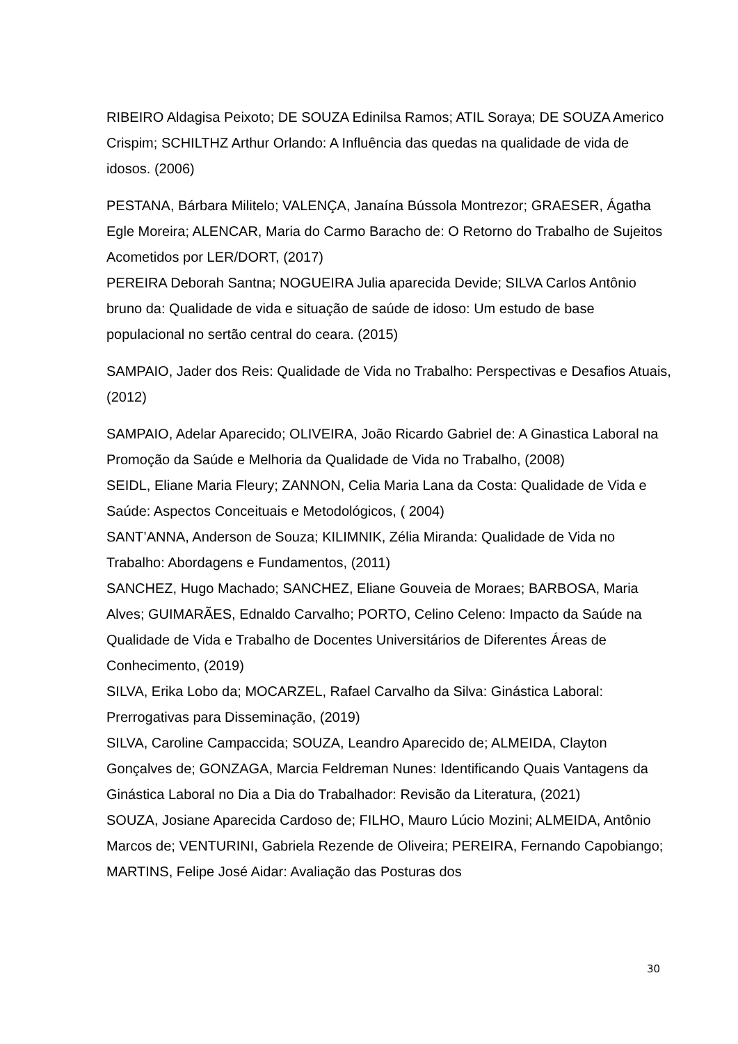RIBEIRO Aldagisa Peixoto; DE SOUZA Edinilsa Ramos; ATIL Soraya; DE SOUZA Americo Crispim; SCHILTHZ Arthur Orlando: A Influência das quedas na qualidade de vida de idosos. (2006)
PESTANA, Bárbara Militelo; VALENÇA, Janaína Bússola Montrezor; GRAESER, Ágatha Egle Moreira; ALENCAR, Maria do Carmo Baracho de: O Retorno do Trabalho de Sujeitos Acometidos por LER/DORT, (2017)
PEREIRA Deborah Santna; NOGUEIRA Julia aparecida Devide; SILVA Carlos Antônio bruno da: Qualidade de vida e situação de saúde de idoso: Um estudo de base populacional no sertão central do ceara. (2015)
SAMPAIO, Jader dos Reis: Qualidade de Vida no Trabalho: Perspectivas e Desafios Atuais, (2012)
SAMPAIO, Adelar Aparecido; OLIVEIRA, João Ricardo Gabriel de: A Ginastica Laboral na Promoção da Saúde e Melhoria da Qualidade de Vida no Trabalho, (2008)
SEIDL, Eliane Maria Fleury; ZANNON, Celia Maria Lana da Costa: Qualidade de Vida e Saúde: Aspectos Conceituais e Metodológicos, ( 2004)
SANT’ANNA, Anderson de Souza; KILIMNIK, Zélia Miranda: Qualidade de Vida no Trabalho: Abordagens e Fundamentos, (2011)
SANCHEZ, Hugo Machado; SANCHEZ, Eliane Gouveia de Moraes; BARBOSA, Maria Alves; GUIMARÃES, Ednaldo Carvalho; PORTO, Celino Celeno: Impacto da Saúde na Qualidade de Vida e Trabalho de Docentes Universitários de Diferentes Áreas de Conhecimento, (2019)
SILVA, Erika Lobo da; MOCARZEL, Rafael Carvalho da Silva: Ginástica Laboral: Prerrogativas para Disseminação, (2019)
SILVA, Caroline Campaccida; SOUZA, Leandro Aparecido de; ALMEIDA, Clayton Gonçalves de; GONZAGA, Marcia Feldreman Nunes: Identificando Quais Vantagens da Ginástica Laboral no Dia a Dia do Trabalhador: Revisão da Literatura, (2021)
SOUZA, Josiane Aparecida Cardoso de; FILHO, Mauro Lúcio Mozini; ALMEIDA, Antônio Marcos de; VENTURINI, Gabriela Rezende de Oliveira; PEREIRA, Fernando Capobiango; MARTINS, Felipe José Aidar: Avaliação das Posturas dos
30